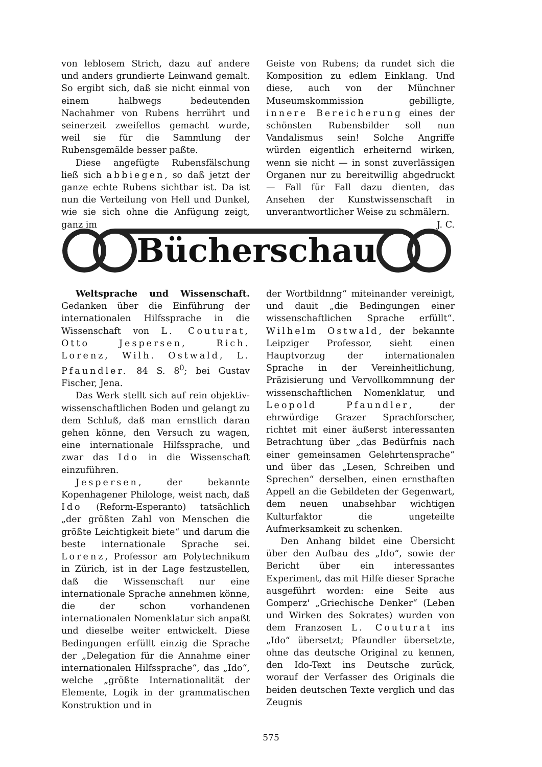von leblosem Strich, dazu auf andere und anders grundierte Leinwand gemalt. So ergibt sich, daß sie nicht einmal von einem halbwegs bedeutenden Nachahmer von Rubens herrührt und seinerzeit zweifellos gemacht wurde, weil sie für die Sammlung der Rubensgemälde besser paßte.
Diese angefügte Rubensfälschung ließ sich abbiegen, so daß jetzt der ganze echte Rubens sichtbar ist. Da ist nun die Verteilung von Hell und Dunkel, wie sie sich ohne die Anfügung zeigt, ganz im
Geiste von Rubens; da rundet sich die Komposition zu edlem Einklang. Und diese, auch von der Münchner Museumskommission gebilligte, innere Bereicherung eines der schönsten Rubensbilder soll nun Vandalismus sein! Solche Angriffe würden eigentlich erheiternd wirken, wenn sie nicht — in sonst zuverlässigen Organen nur zu bereitwillig abgedruckt — Fall für Fall dazu dienten, das Ansehen der Kunstwissenschaft in unverantwortlicher Weise zu schmälern. J. C.
Bücherschau
Weltsprache und Wissenschaft. Gedanken über die Einführung der internationalen Hilfssprache in die Wissenschaft von L. Couturat, Otto Jespersen, Rich. Lorenz, Wilh. Ostwald, L. Pfaundler. 84 S. 8<sup>0</sup>; bei Gustav Fischer, Jena.
Das Werk stellt sich auf rein objektiv-wissenschaftlichen Boden und gelangt zu dem Schluß, daß man ernstlich daran gehen könne, den Versuch zu wagen, eine internationale Hilfssprache, und zwar das Ido in die Wissenschaft einzuführen.
Jespersen, der bekannte Kopenhagener Philologe, weist nach, daß Ido (Reform-Esperanto) tatsächlich „der größten Zahl von Menschen die größte Leichtigkeit biete“ und darum die beste internationale Sprache sei. Lorenz, Professor am Polytechnikum in Zürich, ist in der Lage festzustellen, daß die Wissenschaft nur eine internationale Sprache annehmen könne, die der schon vorhandenen internationalen Nomenklatur sich anpaßt und dieselbe weiter entwickelt. Diese Bedingungen erfüllt einzig die Sprache der „Delegation für die Annahme einer internationalen Hilfssprache“, das „Ido“, welche „größte Internationalität der Elemente, Logik in der grammatischen Konstruktion und in
der Wortbildnng“ miteinander vereinigt, und dauit „die Bedingungen einer wissenschaftlichen Sprache erfüllt“. Wilhelm Ostwald, der bekannte Leipziger Professor, sieht einen Hauptvorzug der internationalen Sprache in der Vereinheitlichung, Präzisierung und Vervollkommnung der wissenschaftlichen Nomenklatur, und Leopold Pfaundler, der ehrwürdige Grazer Sprachforscher, richtet mit einer äußerst interessanten Betrachtung über „das Bedürfnis nach einer gemeinsamen Gelehrtensprache“ und über das „Lesen, Schreiben und Sprechen“ derselben, einen ernsthaften Appell an die Gebildeten der Gegenwart, dem neuen unabsehbar wichtigen Kulturfaktor die ungeteilte Aufmerksamkeit zu schenken.
Den Anhang bildet eine Übersicht über den Aufbau des „Ido“, sowie der Bericht über ein interessantes Experiment, das mit Hilfe dieser Sprache ausgeführt worden: eine Seite aus Gomperz' „Griechische Denker“ (Leben und Wirken des Sokrates) wurden von dem Franzosen L. Couturat ins „Ido“ übersetzt; Pfaundler übersetzte, ohne das deutsche Original zu kennen, den Ido-Text ins Deutsche zurück, worauf der Verfasser des Originals die beiden deutschen Texte verglich und das Zeugnis
575